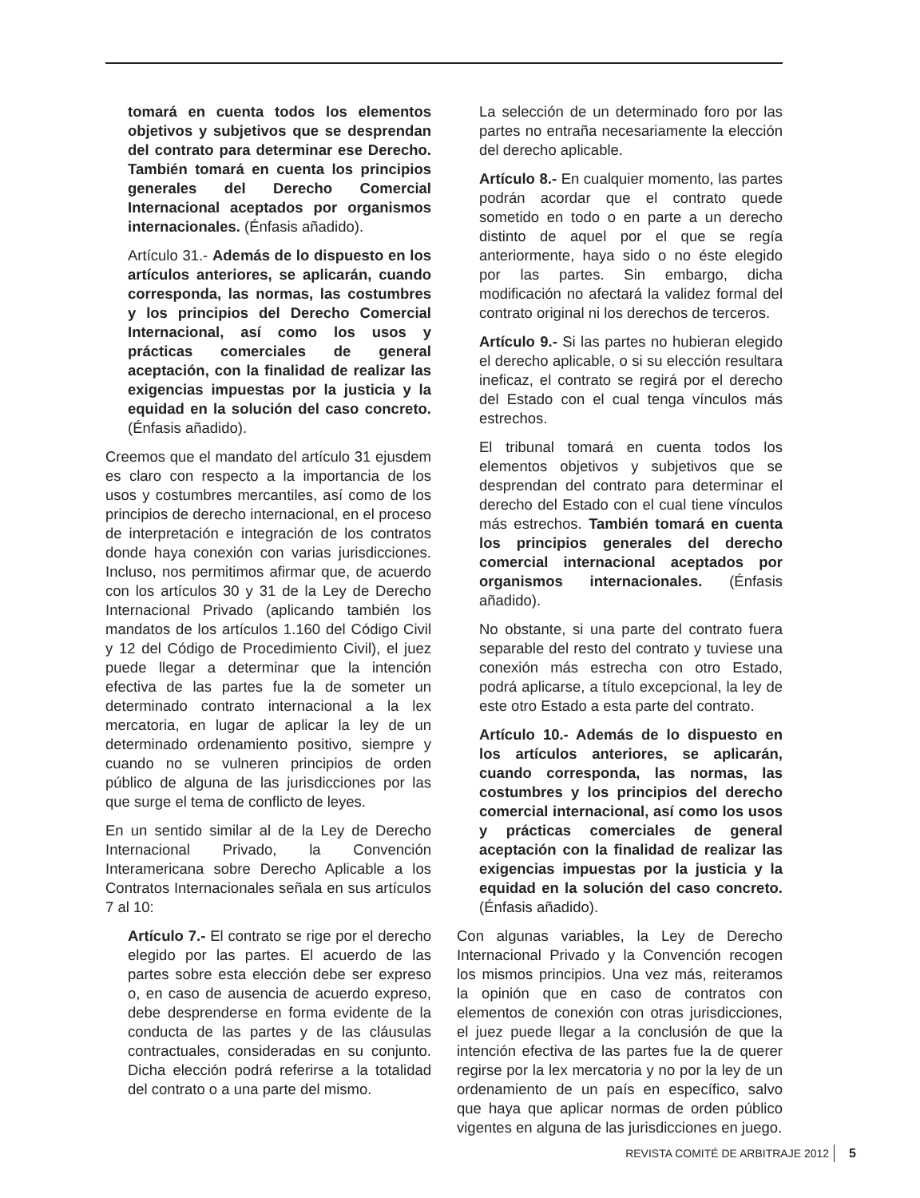tomará en cuenta todos los elementos objetivos y subjetivos que se desprendan del contrato para determinar ese Derecho. También tomará en cuenta los principios generales del Derecho Comercial Internacional aceptados por organismos internacionales. (Énfasis añadido).
Artículo 31.- Además de lo dispuesto en los artículos anteriores, se aplicarán, cuando corresponda, las normas, las costumbres y los principios del Derecho Comercial Internacional, así como los usos y prácticas comerciales de general aceptación, con la finalidad de realizar las exigencias impuestas por la justicia y la equidad en la solución del caso concreto. (Énfasis añadido).
Creemos que el mandato del artículo 31 ejusdem es claro con respecto a la importancia de los usos y costumbres mercantiles, así como de los principios de derecho internacional, en el proceso de interpretación e integración de los contratos donde haya conexión con varias jurisdicciones. Incluso, nos permitimos afirmar que, de acuerdo con los artículos 30 y 31 de la Ley de Derecho Internacional Privado (aplicando también los mandatos de los artículos 1.160 del Código Civil y 12 del Código de Procedimiento Civil), el juez puede llegar a determinar que la intención efectiva de las partes fue la de someter un determinado contrato internacional a la lex mercatoria, en lugar de aplicar la ley de un determinado ordenamiento positivo, siempre y cuando no se vulneren principios de orden público de alguna de las jurisdicciones por las que surge el tema de conflicto de leyes.
En un sentido similar al de la Ley de Derecho Internacional Privado, la Convención Interamericana sobre Derecho Aplicable a los Contratos Internacionales señala en sus artículos 7 al 10:
Artículo 7.- El contrato se rige por el derecho elegido por las partes. El acuerdo de las partes sobre esta elección debe ser expreso o, en caso de ausencia de acuerdo expreso, debe desprenderse en forma evidente de la conducta de las partes y de las cláusulas contractuales, consideradas en su conjunto. Dicha elección podrá referirse a la totalidad del contrato o a una parte del mismo.
La selección de un determinado foro por las partes no entraña necesariamente la elección del derecho aplicable.
Artículo 8.- En cualquier momento, las partes podrán acordar que el contrato quede sometido en todo o en parte a un derecho distinto de aquel por el que se regía anteriormente, haya sido o no éste elegido por las partes. Sin embargo, dicha modificación no afectará la validez formal del contrato original ni los derechos de terceros.
Artículo 9.- Si las partes no hubieran elegido el derecho aplicable, o si su elección resultara ineficaz, el contrato se regirá por el derecho del Estado con el cual tenga vínculos más estrechos.
El tribunal tomará en cuenta todos los elementos objetivos y subjetivos que se desprendan del contrato para determinar el derecho del Estado con el cual tiene vínculos más estrechos. También tomará en cuenta los principios generales del derecho comercial internacional aceptados por organismos internacionales. (Énfasis añadido).
No obstante, si una parte del contrato fuera separable del resto del contrato y tuviese una conexión más estrecha con otro Estado, podrá aplicarse, a título excepcional, la ley de este otro Estado a esta parte del contrato.
Artículo 10.- Además de lo dispuesto en los artículos anteriores, se aplicarán, cuando corresponda, las normas, las costumbres y los principios del derecho comercial internacional, así como los usos y prácticas comerciales de general aceptación con la finalidad de realizar las exigencias impuestas por la justicia y la equidad en la solución del caso concreto. (Énfasis añadido).
Con algunas variables, la Ley de Derecho Internacional Privado y la Convención recogen los mismos principios. Una vez más, reiteramos la opinión que en caso de contratos con elementos de conexión con otras jurisdicciones, el juez puede llegar a la conclusión de que la intención efectiva de las partes fue la de querer regirse por la lex mercatoria y no por la ley de un ordenamiento de un país en específico, salvo que haya que aplicar normas de orden público vigentes en alguna de las jurisdicciones en juego.
REVISTA COMITÉ DE ARBITRAJE 2012 5